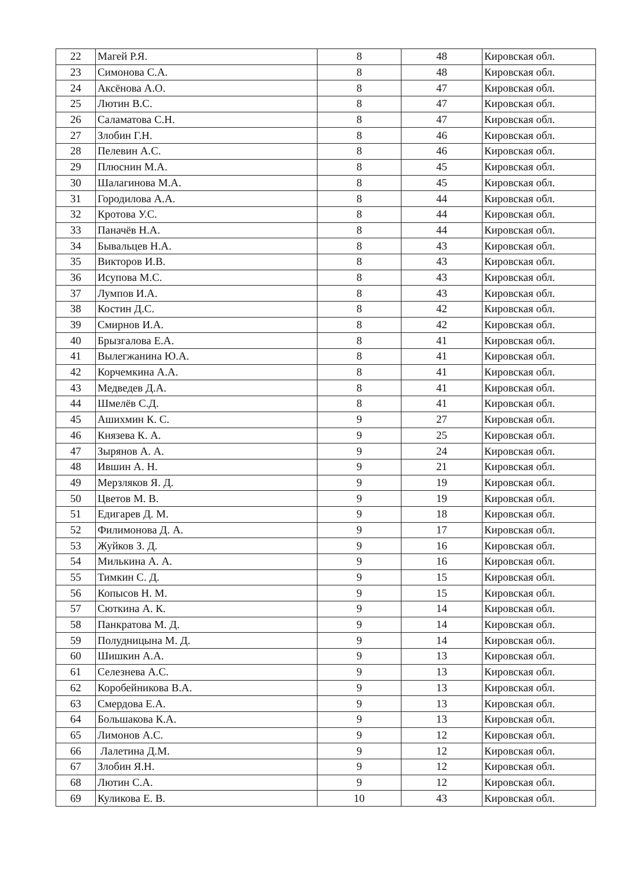| 22 | Магей Р.Я. | 8 | 48 | Кировская обл. |
| 23 | Симонова С.А. | 8 | 48 | Кировская обл. |
| 24 | Аксёнова А.О. | 8 | 47 | Кировская обл. |
| 25 | Лютин В.С. | 8 | 47 | Кировская обл. |
| 26 | Саламатова С.Н. | 8 | 47 | Кировская обл. |
| 27 | Злобин Г.Н. | 8 | 46 | Кировская обл. |
| 28 | Пелевин А.С. | 8 | 46 | Кировская обл. |
| 29 | Плюснин М.А. | 8 | 45 | Кировская обл. |
| 30 | Шалагинова М.А. | 8 | 45 | Кировская обл. |
| 31 | Городилова А.А. | 8 | 44 | Кировская обл. |
| 32 | Кротова У.С. | 8 | 44 | Кировская обл. |
| 33 | Паначёв Н.А. | 8 | 44 | Кировская обл. |
| 34 | Бывальцев Н.А. | 8 | 43 | Кировская обл. |
| 35 | Викторов И.В. | 8 | 43 | Кировская обл. |
| 36 | Исупова М.С. | 8 | 43 | Кировская обл. |
| 37 | Лумпов И.А. | 8 | 43 | Кировская обл. |
| 38 | Костин Д.С. | 8 | 42 | Кировская обл. |
| 39 | Смирнов И.А. | 8 | 42 | Кировская обл. |
| 40 | Брызгалова Е.А. | 8 | 41 | Кировская обл. |
| 41 | Вылегжанина Ю.А. | 8 | 41 | Кировская обл. |
| 42 | Корчемкина А.А. | 8 | 41 | Кировская обл. |
| 43 | Медведев Д.А. | 8 | 41 | Кировская обл. |
| 44 | Шмелёв С.Д. | 8 | 41 | Кировская обл. |
| 45 | Ашихмин К. С. | 9 | 27 | Кировская обл. |
| 46 | Князева К. А. | 9 | 25 | Кировская обл. |
| 47 | Зырянов А. А. | 9 | 24 | Кировская обл. |
| 48 | Ившин А. Н. | 9 | 21 | Кировская обл. |
| 49 | Мерзляков Я. Д. | 9 | 19 | Кировская обл. |
| 50 | Цветов М. В. | 9 | 19 | Кировская обл. |
| 51 | Едигарев Д. М. | 9 | 18 | Кировская обл. |
| 52 | Филимонова Д. А. | 9 | 17 | Кировская обл. |
| 53 | Жуйков З. Д. | 9 | 16 | Кировская обл. |
| 54 | Милькина А. А. | 9 | 16 | Кировская обл. |
| 55 | Тимкин С. Д. | 9 | 15 | Кировская обл. |
| 56 | Копысов Н. М. | 9 | 15 | Кировская обл. |
| 57 | Сюткина А. К. | 9 | 14 | Кировская обл. |
| 58 | Панкратова М. Д. | 9 | 14 | Кировская обл. |
| 59 | Полудницына М. Д. | 9 | 14 | Кировская обл. |
| 60 | Шишкин А.А. | 9 | 13 | Кировская обл. |
| 61 | Селезнева А.С. | 9 | 13 | Кировская обл. |
| 62 | Коробейникова В.А. | 9 | 13 | Кировская обл. |
| 63 | Смердова Е.А. | 9 | 13 | Кировская обл. |
| 64 | Большакова К.А. | 9 | 13 | Кировская обл. |
| 65 | Лимонов А.С. | 9 | 12 | Кировская обл. |
| 66 | Лалетина Д.М. | 9 | 12 | Кировская обл. |
| 67 | Злобин Я.Н. | 9 | 12 | Кировская обл. |
| 68 | Лютин С.А. | 9 | 12 | Кировская обл. |
| 69 | Куликова Е. В. | 10 | 43 | Кировская обл. |